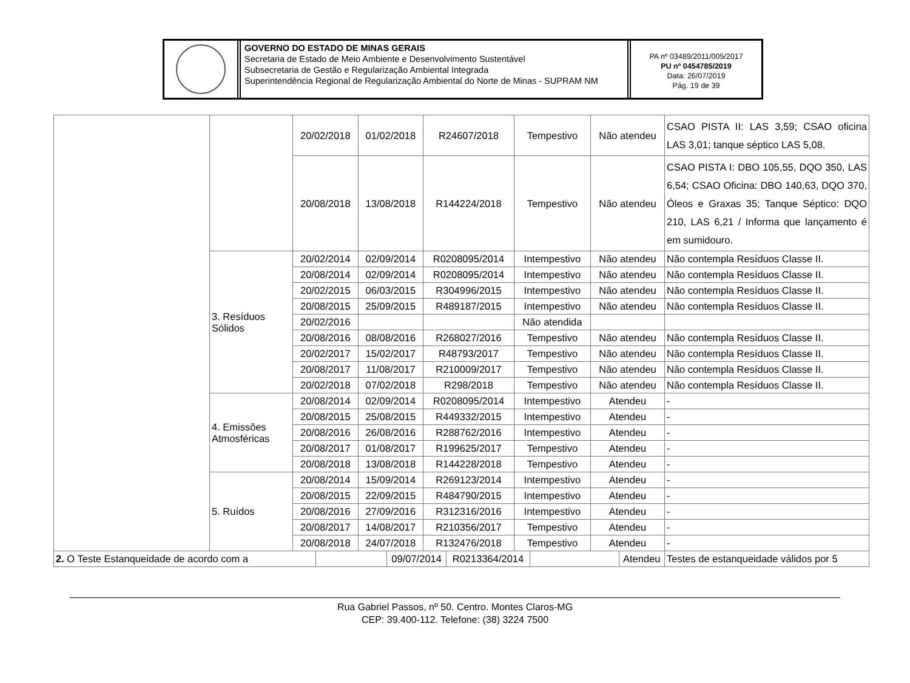GOVERNO DO ESTADO DE MINAS GERAIS
Secretaria de Estado de Meio Ambiente e Desenvolvimento Sustentável
Subsecretaria de Gestão e Regularização Ambiental Integrada
Superintendência Regional de Regularização Ambiental do Norte de Minas - SUPRAM NM
PA nº 03489/2011/005/2017
PU nº 0454785/2019
Data: 26/07/2019
Pág. 19 de 39
| | | 20/02/2018 | 01/02/2018 | R24607/2018 | Tempestivo | Não atendeu | CSAO PISTA II: LAS 3,59; CSAO oficina LAS 3,01; tanque séptico LAS 5,08. |
| | | 20/08/2018 | 13/08/2018 | R144224/2018 | Tempestivo | Não atendeu | CSAO PISTA I: DBO 105,55, DQO 350, LAS 6,54; CSAO Oficina: DBO 140,63, DQO 370, Óleos e Graxas 35; Tanque Séptico: DQO 210, LAS 6,21 / Informa que lançamento é em sumidouro. |
| | 3. Resíduos Sólidos | 20/02/2014 | 02/09/2014 | R0208095/2014 | Intempestivo | Não atendeu | Não contempla Resíduos Classe II. |
| | | 20/08/2014 | 02/09/2014 | R0208095/2014 | Intempestivo | Não atendeu | Não contempla Resíduos Classe II. |
| | | 20/02/2015 | 06/03/2015 | R304996/2015 | Intempestivo | Não atendeu | Não contempla Resíduos Classe II. |
| | | 20/08/2015 | 25/09/2015 | R489187/2015 | Intempestivo | Não atendeu | Não contempla Resíduos Classe II. |
| | | 20/02/2016 | | | Não atendida | | |
| | | 20/08/2016 | 08/08/2016 | R268027/2016 | Tempestivo | Não atendeu | Não contempla Resíduos Classe II. |
| | | 20/02/2017 | 15/02/2017 | R48793/2017 | Tempestivo | Não atendeu | Não contempla Resíduos Classe II. |
| | | 20/08/2017 | 11/08/2017 | R210009/2017 | Tempestivo | Não atendeu | Não contempla Resíduos Classe II. |
| | | 20/02/2018 | 07/02/2018 | R298/2018 | Tempestivo | Não atendeu | Não contempla Resíduos Classe II. |
| | 4. Emissões Atmosféricas | 20/08/2014 | 02/09/2014 | R0208095/2014 | Intempestivo | Atendeu | - |
| | | 20/08/2015 | 25/08/2015 | R449332/2015 | Intempestivo | Atendeu | - |
| | | 20/08/2016 | 26/08/2016 | R288762/2016 | Intempestivo | Atendeu | - |
| | | 20/08/2017 | 01/08/2017 | R199625/2017 | Tempestivo | Atendeu | - |
| | | 20/08/2018 | 13/08/2018 | R144228/2018 | Tempestivo | Atendeu | - |
| | 5. Ruídos | 20/08/2014 | 15/09/2014 | R269123/2014 | Intempestivo | Atendeu | - |
| | | 20/08/2015 | 22/09/2015 | R484790/2015 | Intempestivo | Atendeu | - |
| | | 20/08/2016 | 27/09/2016 | R312316/2016 | Intempestivo | Atendeu | - |
| | | 20/08/2017 | 14/08/2017 | R210356/2017 | Tempestivo | Atendeu | - |
| | | 20/08/2018 | 24/07/2018 | R132476/2018 | Tempestivo | Atendeu | - |
| 2. O Teste Estanqueidade de acordo com a | | 09/07/2014 | R0213364/2014 | | Atendeu | Testes de estanqueidade válidos por 5 |
Rua Gabriel Passos, nº 50. Centro. Montes Claros-MG
CEP: 39.400-112. Telefone: (38) 3224 7500